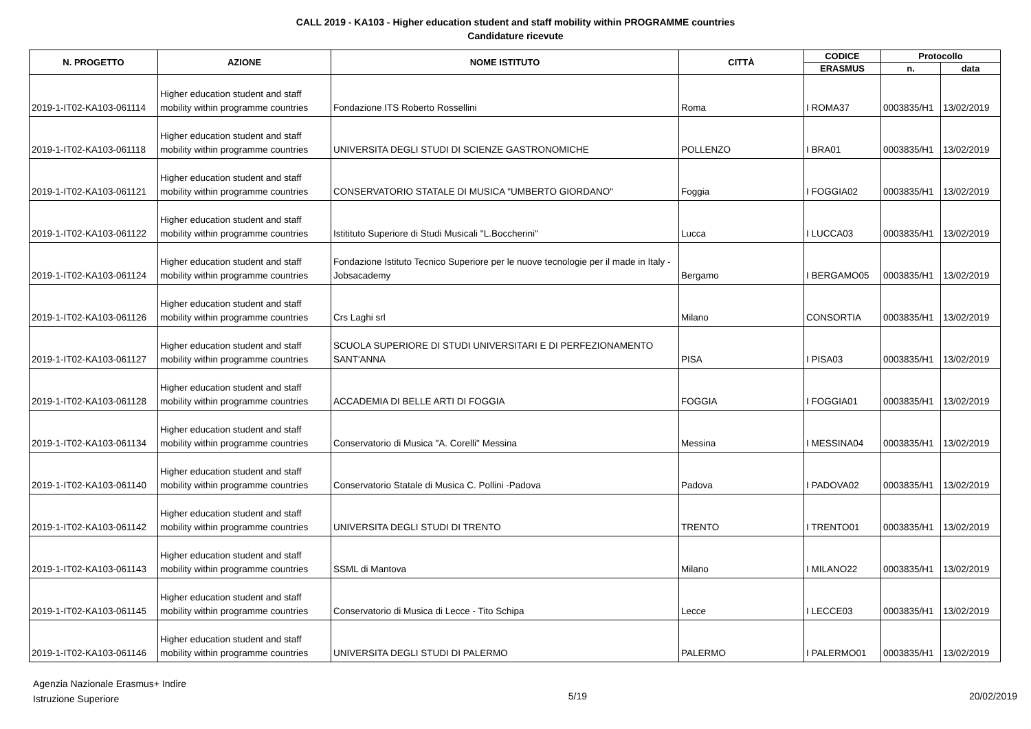CALL 2019 - KA103 - Higher education student and staff mobility within PROGRAMME countries
Candidature ricevute
| N. PROGETTO | AZIONE | NOME ISTITUTO | CITTÀ | CODICE | Protocollo | |
| --- | --- | --- | --- | --- | --- | --- |
| | | | | ERASMUS | n. | data |
| 2019-1-IT02-KA103-061114 | Higher education student and staff mobility within programme countries | Fondazione ITS Roberto Rossellini | Roma | I ROMA37 | 0003835/H1 | 13/02/2019 |
| 2019-1-IT02-KA103-061118 | Higher education student and staff mobility within programme countries | UNIVERSITA DEGLI STUDI DI SCIENZE GASTRONOMICHE | POLLENZO | I BRA01 | 0003835/H1 | 13/02/2019 |
| 2019-1-IT02-KA103-061121 | Higher education student and staff mobility within programme countries | CONSERVATORIO STATALE DI MUSICA "UMBERTO GIORDANO" | Foggia | I FOGGIA02 | 0003835/H1 | 13/02/2019 |
| 2019-1-IT02-KA103-061122 | Higher education student and staff mobility within programme countries | Istitituto Superiore di Studi Musicali "L.Boccherini" | Lucca | I LUCCA03 | 0003835/H1 | 13/02/2019 |
| 2019-1-IT02-KA103-061124 | Higher education student and staff mobility within programme countries | Fondazione Istituto Tecnico Superiore per le nuove tecnologie per il made in Italy - Jobsacademy | Bergamo | I BERGAMO05 | 0003835/H1 | 13/02/2019 |
| 2019-1-IT02-KA103-061126 | Higher education student and staff mobility within programme countries | Crs Laghi srl | Milano | CONSORTIA | 0003835/H1 | 13/02/2019 |
| 2019-1-IT02-KA103-061127 | Higher education student and staff mobility within programme countries | SCUOLA SUPERIORE DI STUDI UNIVERSITARI E DI PERFEZIONAMENTO SANT'ANNA | PISA | I PISA03 | 0003835/H1 | 13/02/2019 |
| 2019-1-IT02-KA103-061128 | Higher education student and staff mobility within programme countries | ACCADEMIA DI BELLE ARTI DI FOGGIA | FOGGIA | I FOGGIA01 | 0003835/H1 | 13/02/2019 |
| 2019-1-IT02-KA103-061134 | Higher education student and staff mobility within programme countries | Conservatorio di Musica "A. Corelli" Messina | Messina | I MESSINA04 | 0003835/H1 | 13/02/2019 |
| 2019-1-IT02-KA103-061140 | Higher education student and staff mobility within programme countries | Conservatorio Statale di Musica C. Pollini -Padova | Padova | I PADOVA02 | 0003835/H1 | 13/02/2019 |
| 2019-1-IT02-KA103-061142 | Higher education student and staff mobility within programme countries | UNIVERSITA DEGLI STUDI DI TRENTO | TRENTO | I TRENTO01 | 0003835/H1 | 13/02/2019 |
| 2019-1-IT02-KA103-061143 | Higher education student and staff mobility within programme countries | SSML di Mantova | Milano | I MILANO22 | 0003835/H1 | 13/02/2019 |
| 2019-1-IT02-KA103-061145 | Higher education student and staff mobility within programme countries | Conservatorio di Musica di Lecce - Tito Schipa | Lecce | I LECCE03 | 0003835/H1 | 13/02/2019 |
| 2019-1-IT02-KA103-061146 | Higher education student and staff mobility within programme countries | UNIVERSITA DEGLI STUDI DI PALERMO | PALERMO | I PALERMO01 | 0003835/H1 | 13/02/2019 |
Agenzia Nazionale Erasmus+ Indire
Istruzione Superiore
5/19 20/02/2019